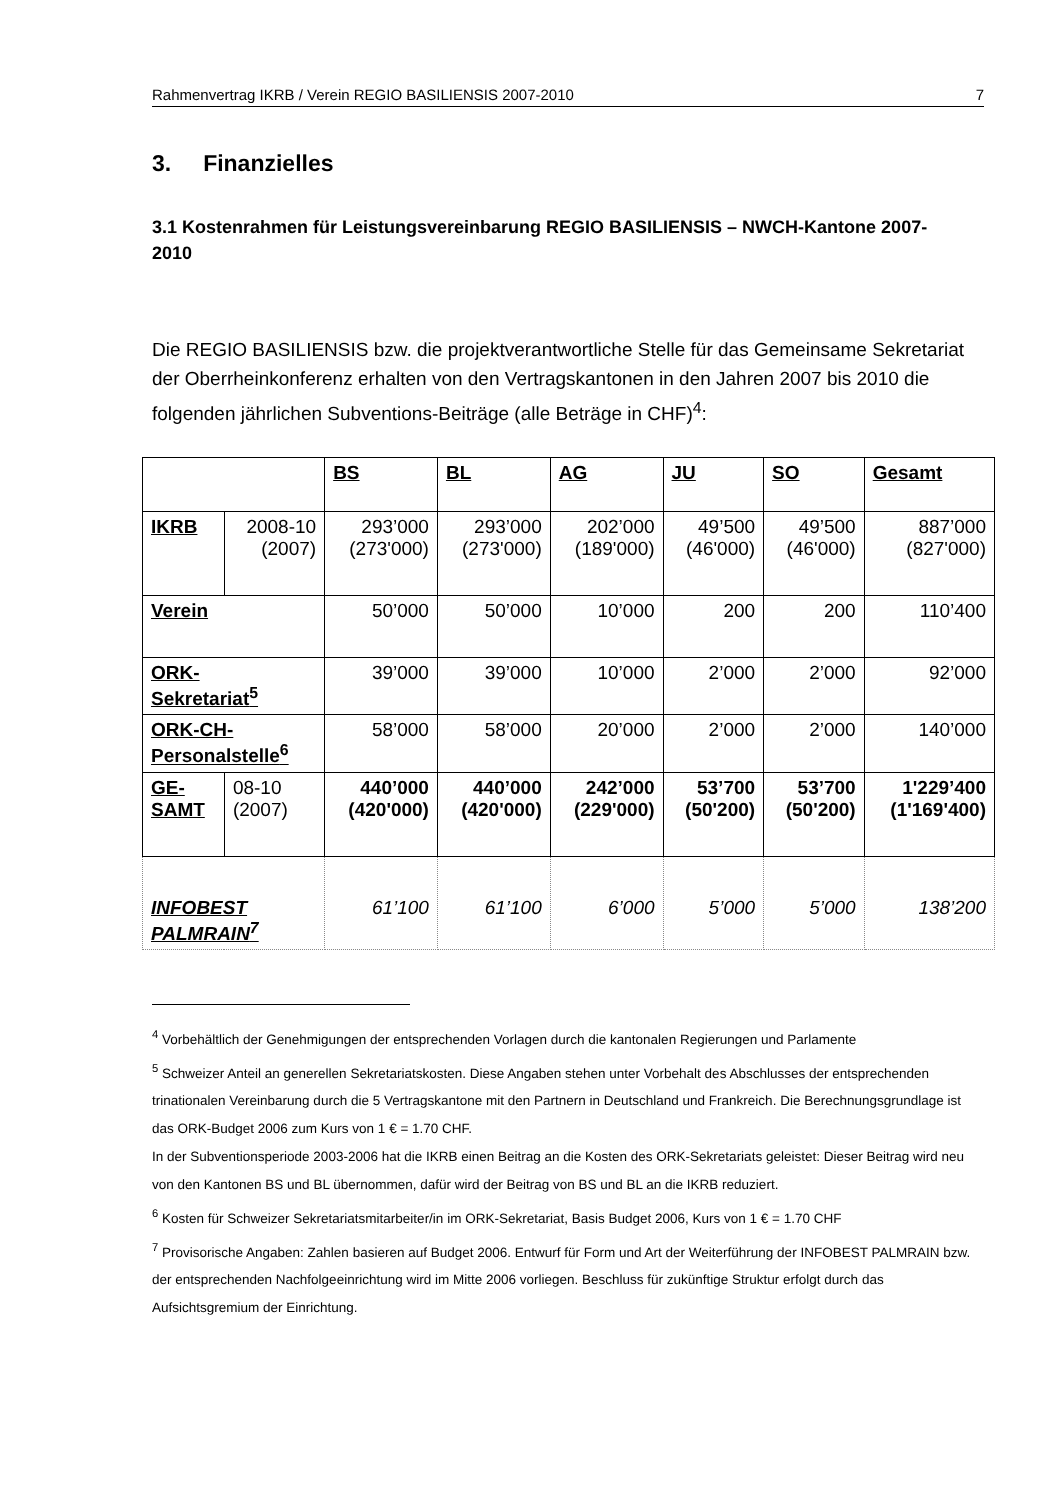Rahmenvertrag IKRB / Verein REGIO BASILIENSIS 2007-2010 7
3. Finanzielles
3.1 Kostenrahmen für Leistungsvereinbarung REGIO BASILIENSIS – NWCH-Kantone 2007-2010
Die REGIO BASILIENSIS bzw. die projektverantwortliche Stelle für das Gemeinsame Sekretariat der Oberrheinkonferenz erhalten von den Vertragskantonen in den Jahren 2007 bis 2010 die folgenden jährlichen Subventions-Beiträge (alle Beträge in CHF)<sup>4</sup>:
| | | BS | BL | AG | JU | SO | Gesamt |
| IKRB | 2008-10 (2007) | 293’000 (273'000) | 293’000 (273'000) | 202’000 (189'000) | 49’500 (46'000) | 49’500 (46'000) | 887’000 (827'000) |
| Verein | | 50’000 | 50’000 | 10’000 | 200 | 200 | 110’400 |
| ORK- Sekretariat<sup>5</sup> | | 39’000 | 39’000 | 10’000 | 2’000 | 2’000 | 92’000 |
| ORK-CH- Personalstelle<sup>6</sup> | | 58’000 | 58’000 | 20’000 | 2’000 | 2’000 | 140’000 |
| GE- SAMT | 08-10 (2007) | 440’000 (420'000) | 440’000 (420'000) | 242’000 (229'000) | 53’700 (50'200) | 53’700 (50'200) | 1'229’400 (1'169'400) |
| INFOBEST PALMRAIN<sup>7</sup> | | 61’100 | 61’100 | 6’000 | 5’000 | 5’000 | 138’200 |
<sup>4</sup> Vorbehältlich der Genehmigungen der entsprechenden Vorlagen durch die kantonalen Regierungen und Parlamente
<sup>5</sup> Schweizer Anteil an generellen Sekretariatskosten. Diese Angaben stehen unter Vorbehalt des Abschlusses der entsprechenden trinationalen Vereinbarung durch die 5 Vertragskantone mit den Partnern in Deutschland und Frankreich. Die Berechnungsgrundlage ist das ORK-Budget 2006 zum Kurs von 1 € = 1.70 CHF.
In der Subventionsperiode 2003-2006 hat die IKRB einen Beitrag an die Kosten des ORK-Sekretariats geleistet: Dieser Beitrag wird neu von den Kantonen BS und BL übernommen, dafür wird der Beitrag von BS und BL an die IKRB reduziert.
<sup>6</sup> Kosten für Schweizer Sekretariatsmitarbeiter/in im ORK-Sekretariat, Basis Budget 2006, Kurs von 1 € = 1.70 CHF
<sup>7</sup> Provisorische Angaben: Zahlen basieren auf Budget 2006. Entwurf für Form und Art der Weiterführung der INFOBEST PALMRAIN bzw. der entsprechenden Nachfolgeeinrichtung wird im Mitte 2006 vorliegen. Beschluss für zukünftige Struktur erfolgt durch das Aufsichtsgremium der Einrichtung.